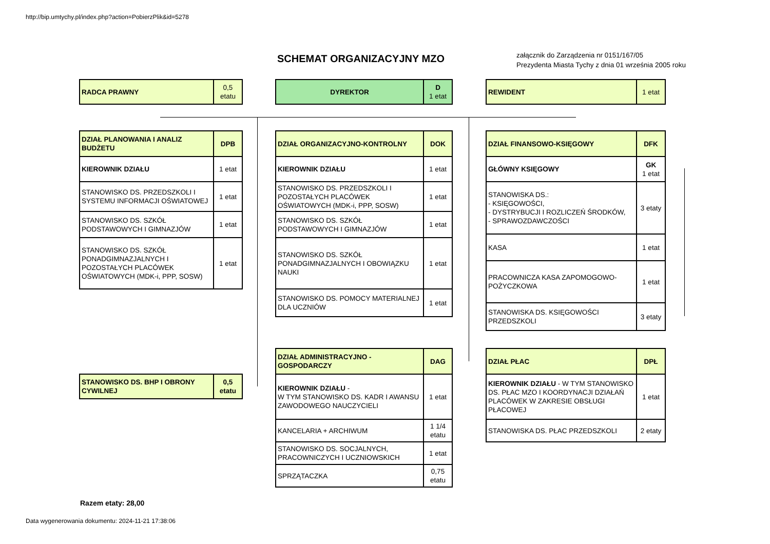http://bip.umtychy.pl/index.php?action=PobierzPlik&id=5278
SCHEMAT ORGANIZACYJNY MZO
załącznik do Zarządzenia nr 0151/167/05
Prezydenta Miasta Tychy z dnia 01 września 2005 roku
| RADCA PRAWNY | 0,5 etatu |
| DYREKTOR | D 1 etat |
| REWIDENT | 1 etat |
| DZIAŁ PLANOWANIA I ANALIZ BUDŻETU | DPB |
| KIEROWNIK DZIAŁU | 1 etat |
| STANOWISKO DS. PRZEDSZKOLI I SYSTEMU INFORMACJI OŚWIATOWEJ | 1 etat |
| STANOWISKO DS. SZKÓŁ PODSTAWOWYCH I GIMNAZJÓW | 1 etat |
| STANOWISKO DS. SZKÓŁ PONADGIMNAZJALNYCH I POZOSTAŁYCH PLACÓWEK OŚWIATOWYCH (MDK-i, PPP, SOSW) | 1 etat |
| DZIAŁ ORGANIZACYJNO-KONTROLNY | DOK |
| KIEROWNIK DZIAŁU | 1 etat |
| STANOWISKO DS. PRZEDSZKOLI I POZOSTAŁYCH PLACÓWEK OŚWIATOWYCH (MDK-i, PPP, SOSW) | 1 etat |
| STANOWISKO DS. SZKÓŁ PODSTAWOWYCH I GIMNAZJÓW | 1 etat |
| STANOWISKO DS. SZKÓŁ PONADGIMNAZJALNYCH I OBOWIĄZKU NAUKI | 1 etat |
| STANOWISKO DS. POMOCY MATERIALNEJ DLA UCZNIÓW | 1 etat |
| DZIAŁ FINANSOWO-KSIĘGOWY | DFK |
| GŁÓWNY KSIĘGOWY | GK 1 etat |
| STANOWISKA DS.: - KSIĘGOWOŚCI, - DYSTRYBUCJI I ROZLICZEŃ ŚRODKÓW, - SPRAWOZDAWCZOŚCI | 3 etaty |
| KASA | 1 etat |
| PRACOWNICZA KASA ZAPOMOGOWO-POŻYCZKOWA | 1 etat |
| STANOWISKA DS. KSIĘGOWOŚCI PRZEDSZKOLI | 3 etaty |
| STANOWISKO DS. BHP I OBRONY CYWILNEJ | 0,5 etatu |
| DZIAŁ ADMINISTRACYJNO - GOSPODARCZY | DAG |
| KIEROWNIK DZIAŁU - W TYM STANOWISKO DS. KADR I AWANSU ZAWODOWEGO NAUCZYCIELI | 1 etat |
| KANCELARIA + ARCHIWUM | 1 1/4 etatu |
| STANOWISKO DS. SOCJALNYCH, PRACOWNICZYCH I UCZNIOWSKICH | 1 etat |
| SPRZĄTACZKA | 0,75 etatu |
| DZIAŁ PŁAC | DPŁ |
| KIEROWNIK DZIAŁU - W TYM STANOWISKO DS. PŁAC MZO I KOORDYNACJI DZIAŁAŃ PLACÓWEK W ZAKRESIE OBSŁUGI PŁACOWEJ | 1 etat |
| STANOWISKA DS. PŁAC PRZEDSZKOLI | 2 etaty |
Razem etaty: 28,00
Data wygenerowania dokumentu: 2024-11-21 17:38:06